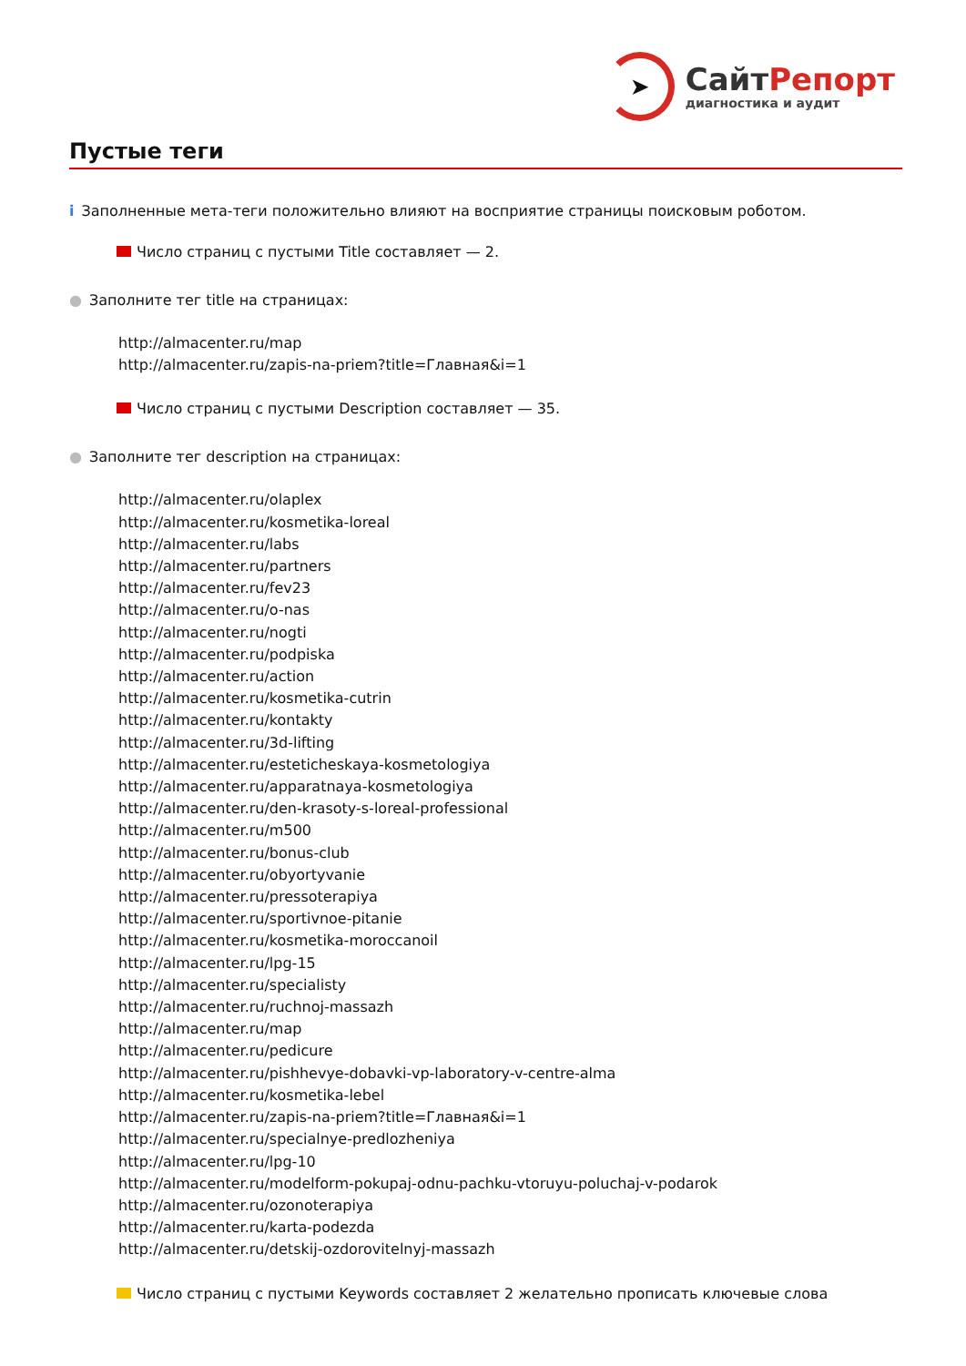➤
Сайт Репорт
диагностика и аудит
Пустые теги
i Заполненные мета-теги положительно влияют на восприятие страницы поисковым роботом.
Число страниц с пустыми Title составляет — 2.
● Заполните тег title на страницах:
http://almacenter.ru/map
http://almacenter.ru/zapis-na-priem?title=Главная&i=1
Число страниц с пустыми Description составляет — 35.
● Заполните тег description на страницах:
http://almacenter.ru/olaplex
http://almacenter.ru/kosmetika-loreal
http://almacenter.ru/labs
http://almacenter.ru/partners
http://almacenter.ru/fev23
http://almacenter.ru/o-nas
http://almacenter.ru/nogti
http://almacenter.ru/podpiska
http://almacenter.ru/action
http://almacenter.ru/kosmetika-cutrin
http://almacenter.ru/kontakty
http://almacenter.ru/3d-lifting
http://almacenter.ru/esteticheskaya-kosmetologiya
http://almacenter.ru/apparatnaya-kosmetologiya
http://almacenter.ru/den-krasoty-s-loreal-professional
http://almacenter.ru/m500
http://almacenter.ru/bonus-club
http://almacenter.ru/obyortyvanie
http://almacenter.ru/pressoterapiya
http://almacenter.ru/sportivnoe-pitanie
http://almacenter.ru/kosmetika-moroccanoil
http://almacenter.ru/lpg-15
http://almacenter.ru/specialisty
http://almacenter.ru/ruchnoj-massazh
http://almacenter.ru/map
http://almacenter.ru/pedicure
http://almacenter.ru/pishhevye-dobavki-vp-laboratory-v-centre-alma
http://almacenter.ru/kosmetika-lebel
http://almacenter.ru/zapis-na-priem?title=Главная&i=1
http://almacenter.ru/specialnye-predlozheniya
http://almacenter.ru/lpg-10
http://almacenter.ru/modelform-pokupaj-odnu-pachku-vtoruyu-poluchaj-v-podarok
http://almacenter.ru/ozonoterapiya
http://almacenter.ru/karta-podezda
http://almacenter.ru/detskij-ozdorovitelnyj-massazh
Число страниц с пустыми Keywords составляет 2 желательно прописать ключевые слова